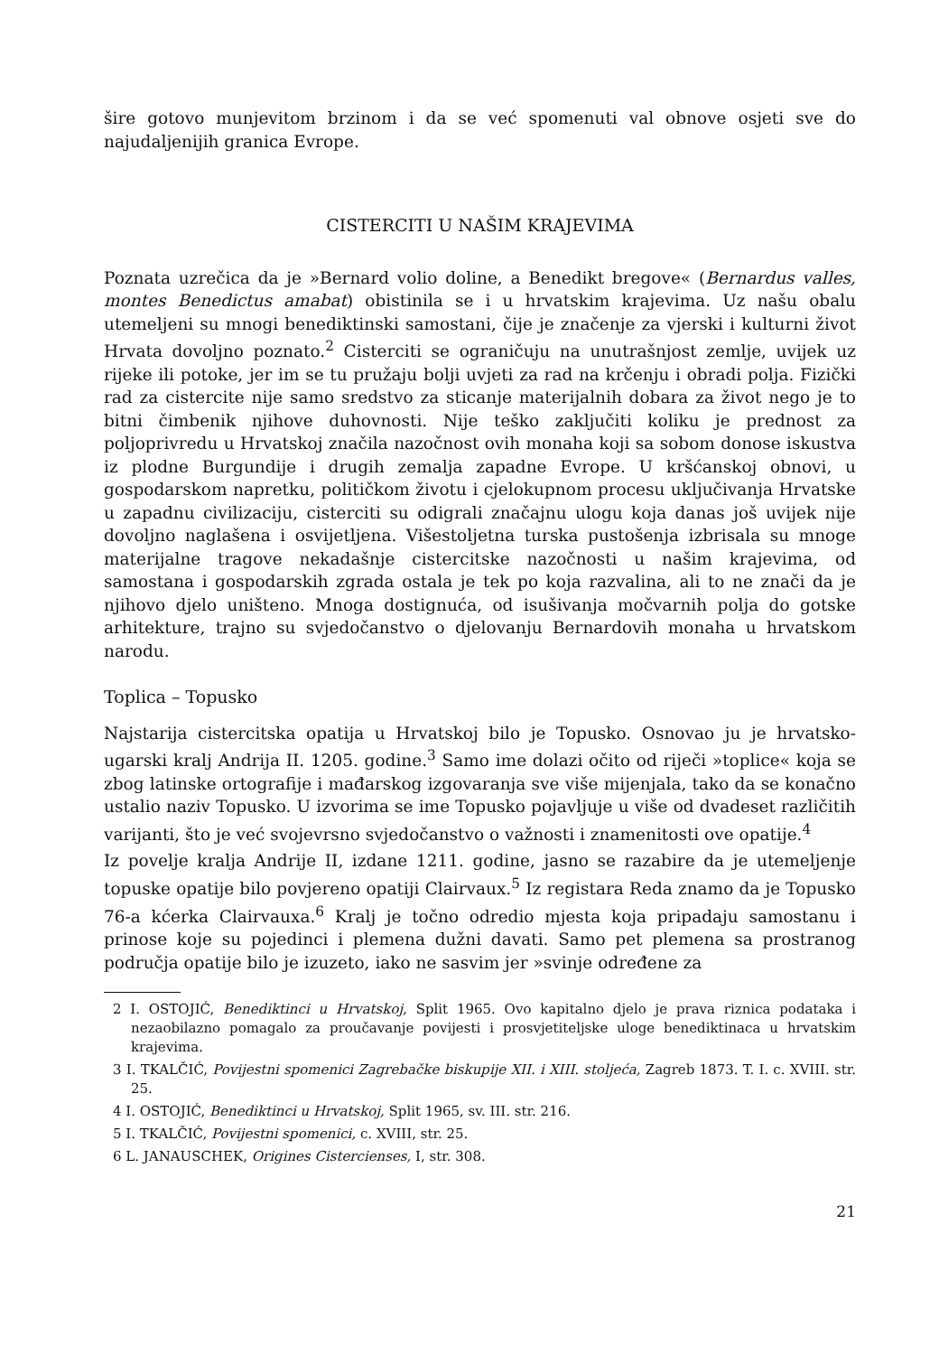šire gotovo munjevitom brzinom i da se već spomenuti val obnove osjeti sve do najudaljenijih granica Evrope.
CISTERCITI U NAŠIM KRAJEVIMA
Poznata uzrečica da je »Bernard volio doline, a Benedikt bregove« (Bernardus valles, montes Benedictus amabat) obistinila se i u hrvatskim krajevima. Uz našu obalu utemeljeni su mnogi benediktinski samostani, čije je značenje za vjerski i kulturni život Hrvata dovoljno poznato.<sup>2</sup> Cisterciti se ograničuju na unutrašnjost zemlje, uvijek uz rijeke ili potoke, jer im se tu pružaju bolji uvjeti za rad na krčenju i obradi polja. Fizički rad za cistercite nije samo sredstvo za sticanje materijalnih dobara za život nego je to bitni čimbenik njihove duhovnosti. Nije teško zaključiti koliku je prednost za poljoprivredu u Hrvatskoj značila nazočnost ovih monaha koji sa sobom donose iskustva iz plodne Burgundije i drugih zemalja zapadne Evrope. U kršćanskoj obnovi, u gospodarskom napretku, političkom životu i cjelokupnom procesu uključivanja Hrvatske u zapadnu civilizaciju, cisterciti su odigrali značajnu ulogu koja danas još uvijek nije dovoljno naglašena i osvijetljena. Višestoljetna turska pustošenja izbrisala su mnoge materijalne tragove nekadašnje cistercitske nazočnosti u našim krajevima, od samostana i gospodarskih zgrada ostala je tek po koja razvalina, ali to ne znači da je njihovo djelo uništeno. Mnoga dostignuća, od isušivanja močvarnih polja do gotske arhitekture, trajno su svjedočanstvo o djelovanju Bernardovih monaha u hrvatskom narodu.
Toplica – Topusko
Najstarija cistercitska opatija u Hrvatskoj bilo je Topusko. Osnovao ju je hrvatsko-ugarski kralj Andrija II. 1205. godine.<sup>3</sup> Samo ime dolazi očito od riječi »toplice« koja se zbog latinske ortografije i mađarskog izgovaranja sve više mijenjala, tako da se konačno ustalio naziv Topusko. U izvorima se ime Topusko pojavljuje u više od dvadeset različitih varijanti, što je već svojevrsno svjedočanstvo o važnosti i znamenitosti ove opatije.<sup>4</sup>
Iz povelje kralja Andrije II, izdane 1211. godine, jasno se razabire da je utemeljenje topuske opatije bilo povjereno opatiji Clairvaux.<sup>5</sup> Iz registara Reda znamo da je Topusko 76-a kćerka Clairvauxa.<sup>6</sup> Kralj je točno odredio mjesta koja pripadaju samostanu i prinose koje su pojedinci i plemena dužni davati. Samo pet plemena sa prostranog područja opatije bilo je izuzeto, iako ne sasvim jer »svinje određene za
2 I. OSTOJIĆ, Benediktinci u Hrvatskoj, Split 1965. Ovo kapitalno djelo je prava riznica podataka i nezaobilazno pomagalo za proučavanje povijesti i prosvjetiteljske uloge benediktinaca u hrvatskim krajevima.
3 I. TKALČIĆ, Povijestni spomenici Zagrebačke biskupije XII. i XIII. stoljeća, Zagreb 1873. T. I. c. XVIII. str. 25.
4 I. OSTOJIĆ, Benediktinci u Hrvatskoj, Split 1965, sv. III. str. 216.
5 I. TKALČIĆ, Povijestni spomenici, c. XVIII, str. 25.
6 L. JANAUSCHEK, Origines Cistercienses, I, str. 308.
21